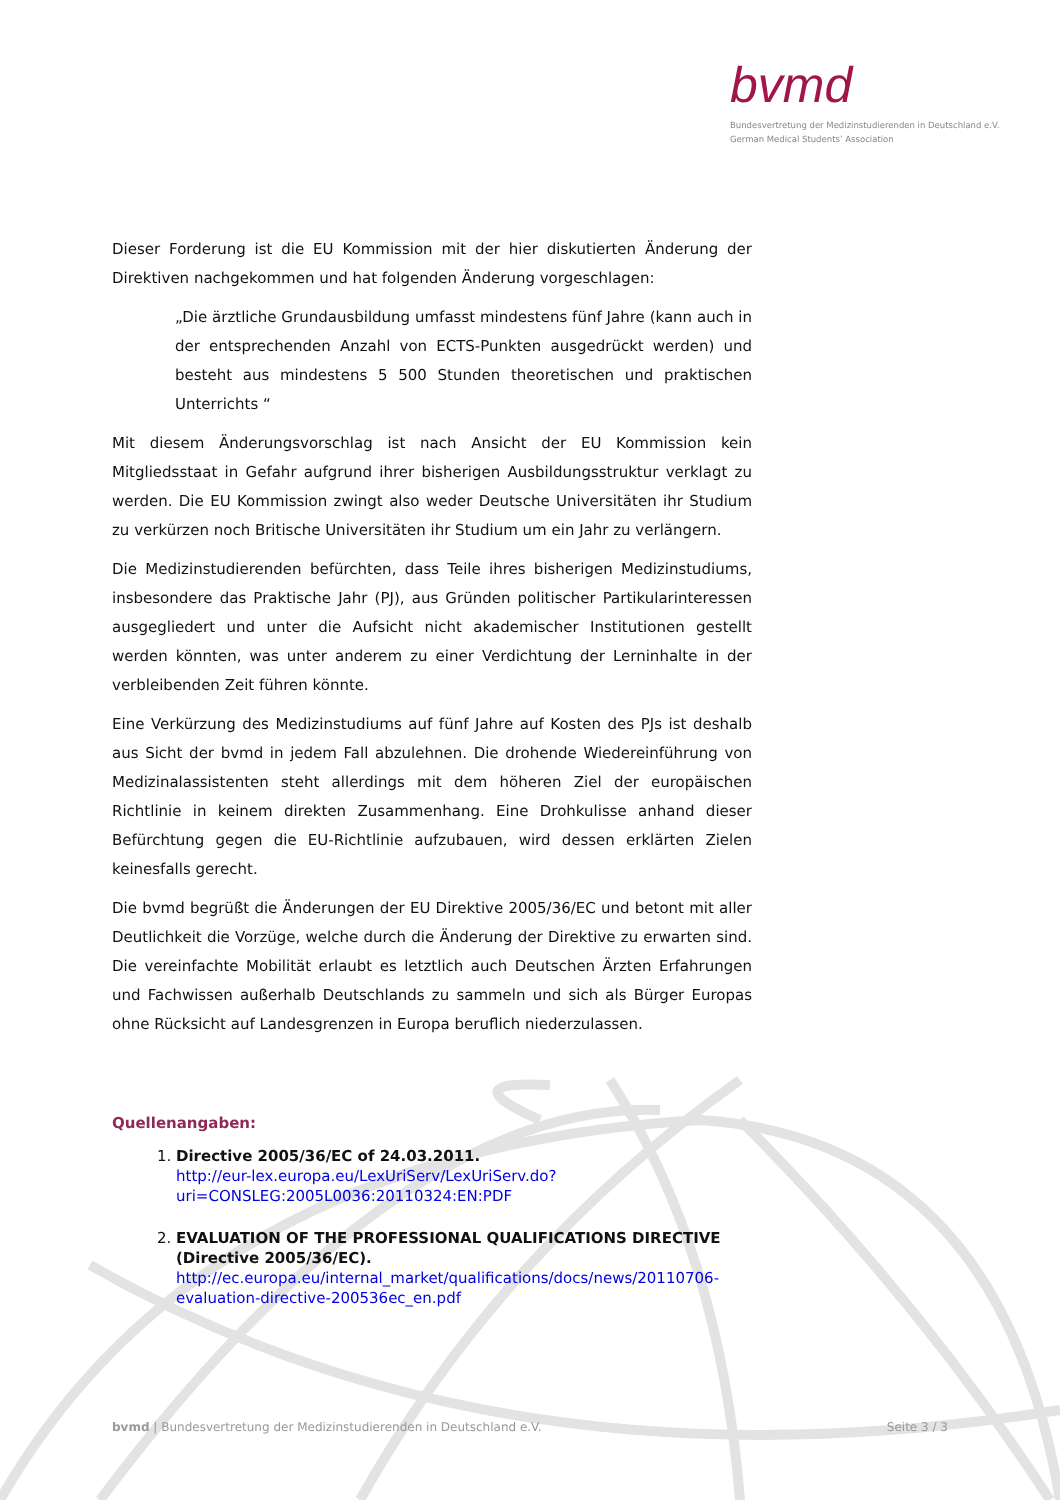bvmd
Bundesvertretung der Medizinstudierenden in Deutschland e.V.
German Medical Students’ Association
Dieser Forderung ist die EU Kommission mit der hier diskutierten Änderung der Direktiven nachgekommen und hat folgenden Änderung vorgeschlagen:
„Die ärztliche Grundausbildung umfasst mindestens fünf Jahre (kann auch in der entsprechenden Anzahl von ECTS-Punkten ausgedrückt werden) und besteht aus mindestens 5 500 Stunden theoretischen und praktischen Unterrichts “
Mit diesem Änderungsvorschlag ist nach Ansicht der EU Kommission kein Mitgliedsstaat in Gefahr aufgrund ihrer bisherigen Ausbildungsstruktur verklagt zu werden. Die EU Kommission zwingt also weder Deutsche Universitäten ihr Studium zu verkürzen noch Britische Universitäten ihr Studium um ein Jahr zu verlängern.
Die Medizinstudierenden befürchten, dass Teile ihres bisherigen Medizinstudiums, insbesondere das Praktische Jahr (PJ), aus Gründen politischer Partikularinteressen ausgegliedert und unter die Aufsicht nicht akademischer Institutionen gestellt werden könnten, was unter anderem zu einer Verdichtung der Lerninhalte in der verbleibenden Zeit führen könnte.
Eine Verkürzung des Medizinstudiums auf fünf Jahre auf Kosten des PJs ist deshalb aus Sicht der bvmd in jedem Fall abzulehnen. Die drohende Wiedereinführung von Medizinalassistenten steht allerdings mit dem höheren Ziel der europäischen Richtlinie in keinem direkten Zusammenhang. Eine Drohkulisse anhand dieser Befürchtung gegen die EU-Richtlinie aufzubauen, wird dessen erklärten Zielen keinesfalls gerecht.
Die bvmd begrüßt die Änderungen der EU Direktive 2005/36/EC und betont mit aller Deutlichkeit die Vorzüge, welche durch die Änderung der Direktive zu erwarten sind. Die vereinfachte Mobilität erlaubt es letztlich auch Deutschen Ärzten Erfahrungen und Fachwissen außerhalb Deutschlands zu sammeln und sich als Bürger Europas ohne Rücksicht auf Landesgrenzen in Europa beruflich niederzulassen.
Quellenangaben:
1. Directive 2005/36/EC of 24.03.2011.
http://eur-lex.europa.eu/LexUriServ/LexUriServ.do?
uri=CONSLEG:2005L0036:20110324:EN:PDF
2. EVALUATION OF THE PROFESSIONAL QUALIFICATIONS DIRECTIVE (Directive 2005/36/EC).
http://ec.europa.eu/internal_market/qualifications/docs/news/20110706-evaluation-directive-200536ec_en.pdf
bvmd | Bundesvertretung der Medizinstudierenden in Deutschland e.V. Seite 3 / 3